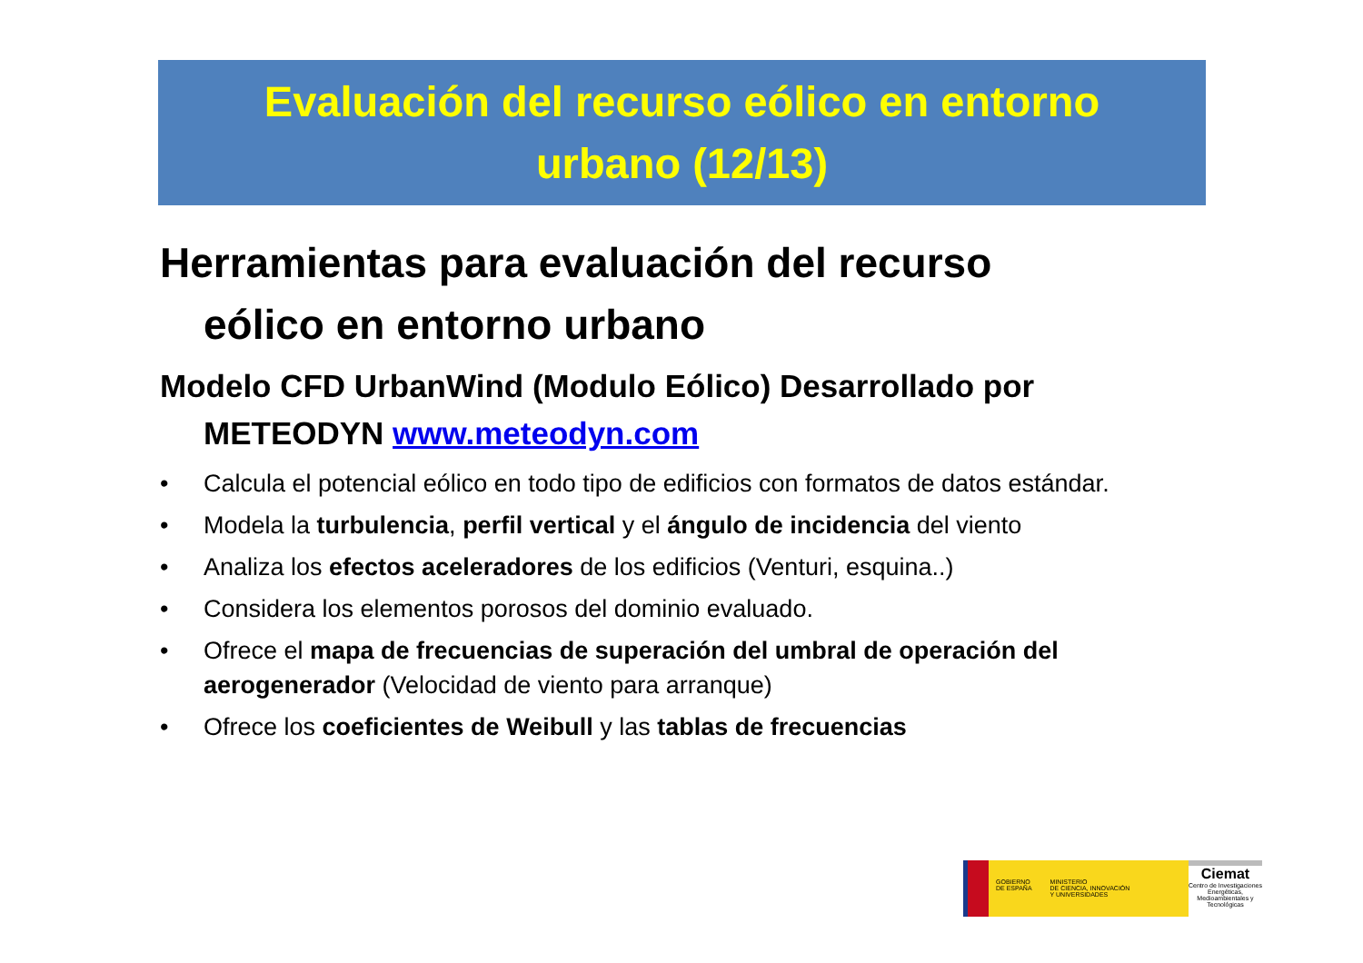Evaluación del recurso eólico en entorno
urbano (12/13)
Herramientas para evaluación del recurso eólico en entorno urbano
Modelo CFD UrbanWind (Modulo Eólico) Desarrollado por METEODYN www.meteodyn.com
• Calcula el potencial eólico en todo tipo de edificios con formatos de datos estándar.
• Modela la turbulencia, perfil vertical y el ángulo de incidencia del viento
• Analiza los efectos aceleradores de los edificios (Venturi, esquina..)
• Considera los elementos porosos del dominio evaluado.
• Ofrece el mapa de frecuencias de superación del umbral de operación del aerogenerador (Velocidad de viento para arranque)
• Ofrece los coeficientes de Weibull y las tablas de frecuencias
GOBIERNO
DE ESPAÑA MINISTERIO
DE CIENCIA, INNOVACIÓN
Y UNIVERSIDADES
Ciemat
Centro de Investigaciones Energéticas, Medioambientales y Tecnológicas